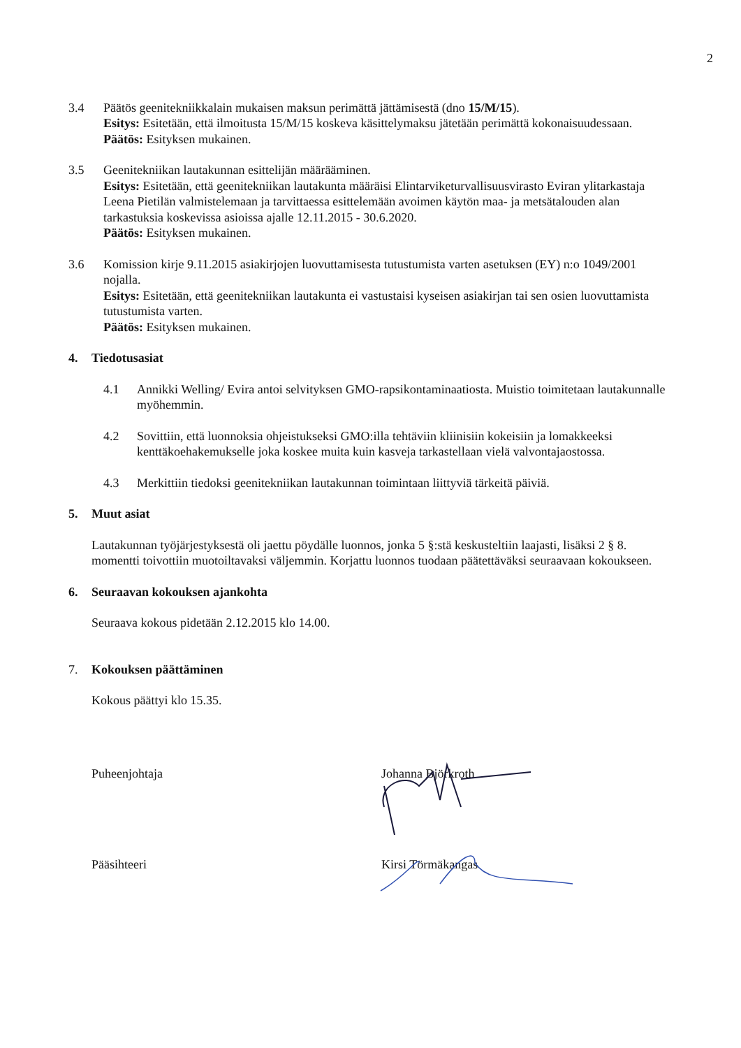2
3.4 Päätös geenitekniikkalain mukaisen maksun perimättä jättämisestä (dno 15/M/15).
Esitys: Esitetään, että ilmoitusta 15/M/15 koskeva käsittelymaksu jätetään perimättä kokonaisuudessaan.
Päätös: Esityksen mukainen.
3.5 Geenitekniikan lautakunnan esittelijän määrääminen.
Esitys: Esitetään, että geenitekniikan lautakunta määräisi Elintarviketurvallisuusvirasto Eviran ylitarkastaja Leena Pietilän valmistelemaan ja tarvittaessa esittelemään avoimen käytön maa- ja metsätalouden alan tarkastuksia koskevissa asioissa ajalle 12.11.2015 - 30.6.2020.
Päätös: Esityksen mukainen.
3.6 Komission kirje 9.11.2015 asiakirjojen luovuttamisesta tutustumista varten asetuksen (EY) n:o 1049/2001 nojalla.
Esitys: Esitetään, että geenitekniikan lautakunta ei vastustaisi kyseisen asiakirjan tai sen osien luovuttamista tutustumista varten.
Päätös: Esityksen mukainen.
4. Tiedotusasiat
4.1 Annikki Welling/ Evira antoi selvityksen GMO-rapsikontaminaatiosta. Muistio toimitetaan lautakunnalle myöhemmin.
4.2 Sovittiin, että luonnoksia ohjeistukseksi GMO:illa tehtäviin kliinisiin kokeisiin ja lomakkeeksi kenttäkoehakemukselle joka koskee muita kuin kasveja tarkastellaan vielä valvontajaostossa.
4.3 Merkittiin tiedoksi geenitekniikan lautakunnan toimintaan liittyviä tärkeitä päiviä.
5. Muut asiat
Lautakunnan työjärjestyksestä oli jaettu pöydälle luonnos, jonka 5 §:stä keskusteltiin laajasti, lisäksi 2 § 8. momentti toivottiin muotoiltavaksi väljemmin. Korjattu luonnos tuodaan päätettäväksi seuraavaan kokoukseen.
6. Seuraavan kokouksen ajankohta
Seuraava kokous pidetään 2.12.2015 klo 14.00.
7. Kokouksen päättäminen
Kokous päättyi klo 15.35.
Puheenjohtaja Johanna Björkroth
Pääsihteeri Kirsi Törmäkangas